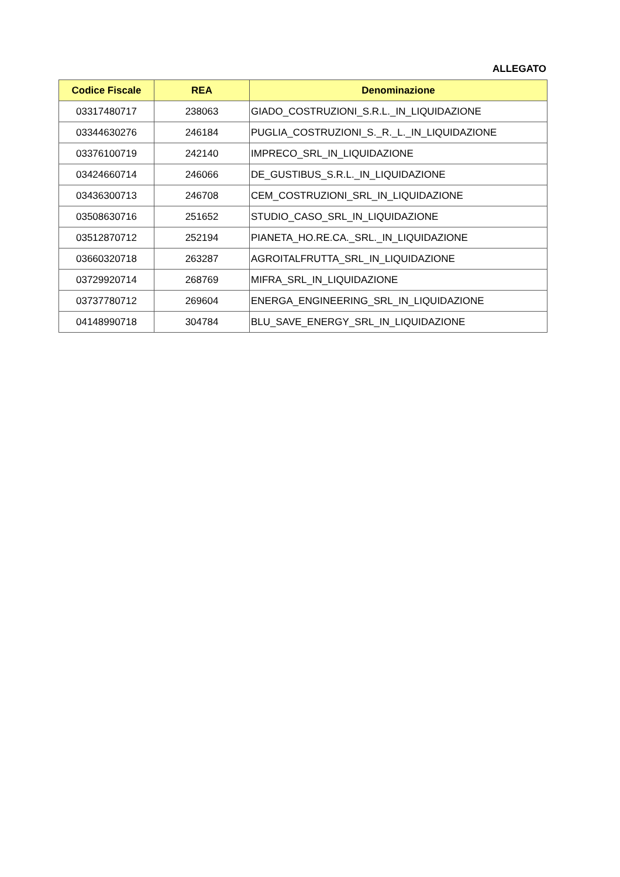ALLEGATO
| Codice Fiscale | REA | Denominazione |
| --- | --- | --- |
| 03317480717 | 238063 | GIADO_COSTRUZIONI_S.R.L._IN_LIQUIDAZIONE |
| 03344630276 | 246184 | PUGLIA_COSTRUZIONI_S._R._L._IN_LIQUIDAZIONE |
| 03376100719 | 242140 | IMPRECO_SRL_IN_LIQUIDAZIONE |
| 03424660714 | 246066 | DE_GUSTIBUS_S.R.L._IN_LIQUIDAZIONE |
| 03436300713 | 246708 | CEM_COSTRUZIONI_SRL_IN_LIQUIDAZIONE |
| 03508630716 | 251652 | STUDIO_CASO_SRL_IN_LIQUIDAZIONE |
| 03512870712 | 252194 | PIANETA_HO.RE.CA._SRL._IN_LIQUIDAZIONE |
| 03660320718 | 263287 | AGROITALFRUTTA_SRL_IN_LIQUIDAZIONE |
| 03729920714 | 268769 | MIFRA_SRL_IN_LIQUIDAZIONE |
| 03737780712 | 269604 | ENERGA_ENGINEERING_SRL_IN_LIQUIDAZIONE |
| 04148990718 | 304784 | BLU_SAVE_ENERGY_SRL_IN_LIQUIDAZIONE |